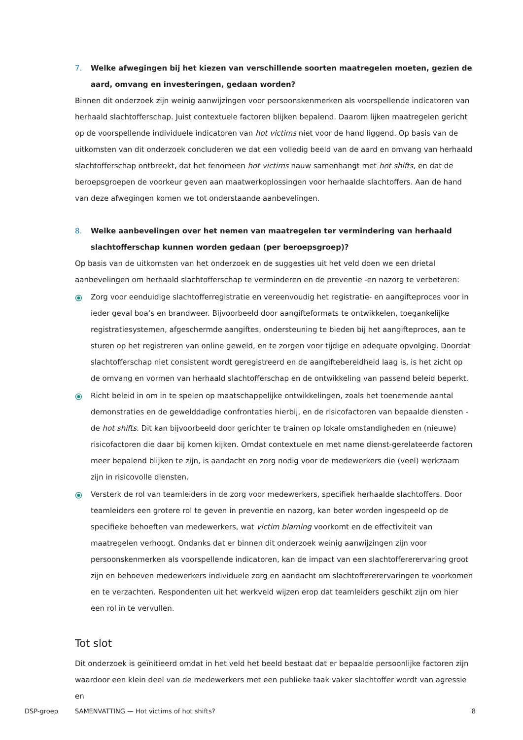7. Welke afwegingen bij het kiezen van verschillende soorten maatregelen moeten, gezien de aard, omvang en investeringen, gedaan worden?
Binnen dit onderzoek zijn weinig aanwijzingen voor persoonskenmerken als voorspellende indicatoren van herhaald slachtofferschap. Juist contextuele factoren blijken bepalend. Daarom lijken maatregelen gericht op de voorspellende individuele indicatoren van hot victims niet voor de hand liggend. Op basis van de uitkomsten van dit onderzoek concluderen we dat een volledig beeld van de aard en omvang van herhaald slachtofferschap ontbreekt, dat het fenomeen hot victims nauw samenhangt met hot shifts, en dat de beroepsgroepen de voorkeur geven aan maatwerkoplossingen voor herhaalde slachtoffers. Aan de hand van deze afwegingen komen we tot onderstaande aanbevelingen.
8. Welke aanbevelingen over het nemen van maatregelen ter vermindering van herhaald slachtofferschap kunnen worden gedaan (per beroepsgroep)?
Op basis van de uitkomsten van het onderzoek en de suggesties uit het veld doen we een drietal aanbevelingen om herhaald slachtofferschap te verminderen en de preventie -en nazorg te verbeteren:
⦿ Zorg voor eenduidige slachtofferregistratie en vereenvoudig het registratie- en aangifteproces voor in ieder geval boa’s en brandweer. Bijvoorbeeld door aangifteformats te ontwikkelen, toegankelijke registratiesystemen, afgeschermde aangiftes, ondersteuning te bieden bij het aangifteproces, aan te sturen op het registreren van online geweld, en te zorgen voor tijdige en adequate opvolging. Doordat slachtofferschap niet consistent wordt geregistreerd en de aangiftebereidheid laag is, is het zicht op de omvang en vormen van herhaald slachtofferschap en de ontwikkeling van passend beleid beperkt.
⦿ Richt beleid in om in te spelen op maatschappelijke ontwikkelingen, zoals het toenemende aantal demonstraties en de gewelddadige confrontaties hierbij, en de risicofactoren van bepaalde diensten - de hot shifts. Dit kan bijvoorbeeld door gerichter te trainen op lokale omstandigheden en (nieuwe) risicofactoren die daar bij komen kijken. Omdat contextuele en met name dienst-gerelateerde factoren meer bepalend blijken te zijn, is aandacht en zorg nodig voor de medewerkers die (veel) werkzaam zijn in risicovolle diensten.
⦿ Versterk de rol van teamleiders in de zorg voor medewerkers, specifiek herhaalde slachtoffers. Door teamleiders een grotere rol te geven in preventie en nazorg, kan beter worden ingespeeld op de specifieke behoeften van medewerkers, wat victim blaming voorkomt en de effectiviteit van maatregelen verhoogt. Ondanks dat er binnen dit onderzoek weinig aanwijzingen zijn voor persoonskenmerken als voorspellende indicatoren, kan de impact van een slachtoffererervaring groot zijn en behoeven medewerkers individuele zorg en aandacht om slachtoffererervaringen te voorkomen en te verzachten. Respondenten uit het werkveld wijzen erop dat teamleiders geschikt zijn om hier een rol in te vervullen.
Tot slot
Dit onderzoek is geïnitieerd omdat in het veld het beeld bestaat dat er bepaalde persoonlijke factoren zijn waardoor een klein deel van de medewerkers met een publieke taak vaker slachtoffer wordt van agressie en
DSP-groep SAMENVATTING — Hot victims of hot shifts? 8